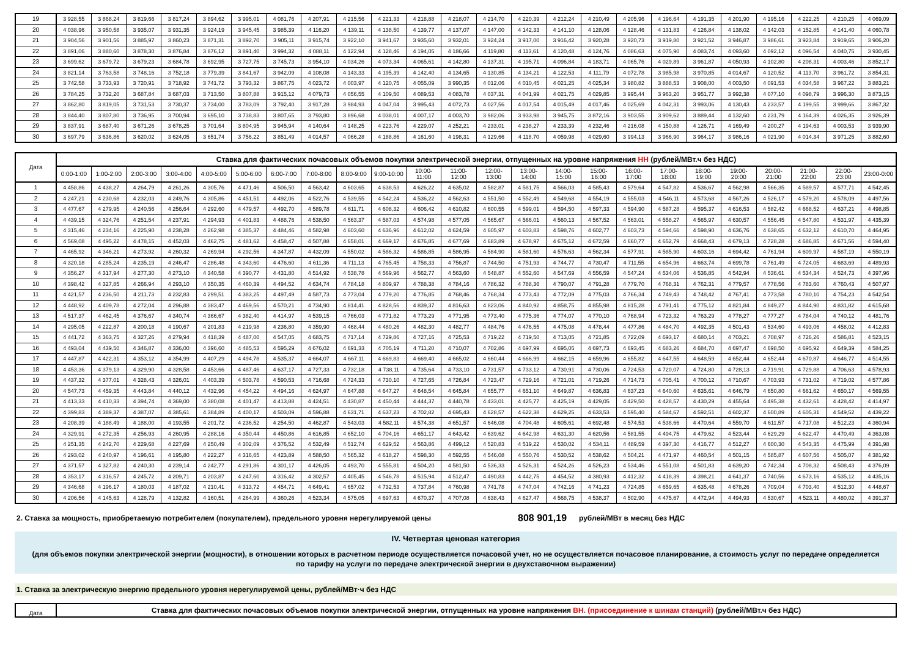| 19 | 3 928,55 | 3 868,24 | 3 819,66 | 3 817,24 | 3 894,62 | 3 995,01 | 4 081,76 | 4 207,91 | 4 215,56 | 4 221,33 | 4 218,88 | 4 218,07 | 4 214,70 | 4 220,39 | 4 212,24 | 4 210,49 | 4 205,96 | 4 196,64 | 4 191,35 | 4 201,90 | 4 195,16 | 4 222,25 | 4 210,25 | 4 069,09 |
| 20 | 4 038,96 | 3 950,58 | 3 935,07 | 3 931,35 | 3 924,19 | 3 945,45 | 3 985,39 | 4 116,20 | 4 139,11 | 4 138,50 | 4 139,77 | 4 137,07 | 4 147,00 | 4 142,33 | 4 141,10 | 4 128,06 | 4 128,46 | 4 131,83 | 4 126,84 | 4 138,02 | 4 142,03 | 4 152,85 | 4 141,40 | 4 060,78 |
| 21 | 3 904,56 | 3 901,56 | 3 885,97 | 3 860,23 | 3 871,31 | 3 892,70 | 3 905,11 | 3 915,74 | 3 922,10 | 3 941,67 | 3 935,60 | 3 932,01 | 3 924,24 | 3 917,00 | 3 916,42 | 3 920,28 | 3 920,73 | 3 919,80 | 3 921,52 | 3 946,87 | 3 986,61 | 3 923,84 | 3 919,65 | 3 906,20 |
| 22 | 3 891,06 | 3 880,60 | 3 878,30 | 3 876,84 | 3 876,12 | 3 891,40 | 3 994,32 | 4 088,11 | 4 122,94 | 4 128,46 | 4 194,05 | 4 186,66 | 4 119,80 | 4 113,61 | 4 120,48 | 4 124,76 | 4 086,63 | 4 075,90 | 4 083,74 | 4 093,60 | 4 092,12 | 4 096,54 | 4 040,75 | 3 930,45 |
| 23 | 3 699,62 | 3 679,72 | 3 679,23 | 3 684,78 | 3 692,95 | 3 727,75 | 3 745,73 | 3 954,10 | 4 034,26 | 4 073,34 | 4 065,61 | 4 142,80 | 4 137,31 | 4 195,71 | 4 096,84 | 4 183,71 | 4 065,76 | 4 029,89 | 3 961,87 | 4 050,93 | 4 102,80 | 4 208,31 | 4 003,46 | 3 852,17 |
| 24 | 3 821,14 | 3 763,58 | 3 748,16 | 3 752,18 | 3 779,39 | 3 841,67 | 3 942,09 | 4 108,08 | 4 143,33 | 4 195,39 | 4 142,40 | 4 134,65 | 4 130,85 | 4 134,21 | 4 122,53 | 4 111,79 | 4 072,78 | 3 985,98 | 3 970,85 | 4 014,67 | 4 120,52 | 4 113,70 | 3 961,72 | 3 854,31 |
| 25 | 3 742,58 | 3 733,93 | 3 720,91 | 3 718,92 | 3 741,72 | 3 793,32 | 3 867,75 | 4 023,72 | 4 003,97 | 4 120,75 | 4 055,09 | 3 990,35 | 4 012,06 | 4 010,45 | 4 021,25 | 4 025,34 | 3 980,82 | 3 888,53 | 3 908,00 | 4 003,50 | 4 091,53 | 4 034,58 | 3 967,22 | 3 883,21 |
| 26 | 3 784,25 | 3 732,20 | 3 687,84 | 3 687,03 | 3 713,50 | 3 807,88 | 3 915,12 | 4 079,73 | 4 056,55 | 4 109,50 | 4 089,53 | 4 083,78 | 4 037,31 | 4 041,99 | 4 021,75 | 4 029,85 | 3 995,44 | 3 963,20 | 3 951,77 | 3 992,38 | 4 077,10 | 4 098,79 | 3 996,30 | 3 873,15 |
| 27 | 3 862,80 | 3 819,05 | 3 731,53 | 3 730,37 | 3 734,00 | 3 783,09 | 3 792,40 | 3 917,28 | 3 984,93 | 4 047,04 | 3 995,43 | 4 072,73 | 4 027,56 | 4 017,54 | 4 015,49 | 4 017,46 | 4 025,69 | 4 042,31 | 3 993,06 | 4 130,43 | 4 233,57 | 4 199,55 | 3 999,66 | 3 867,32 |
| 28 | 3 844,40 | 3 807,80 | 3 736,95 | 3 700,94 | 3 695,10 | 3 738,83 | 3 807,65 | 3 793,80 | 3 896,68 | 4 038,01 | 4 007,17 | 4 003,70 | 3 982,06 | 3 933,98 | 3 945,75 | 3 872,16 | 3 903,55 | 3 909,62 | 3 889,44 | 4 132,60 | 4 231,79 | 4 164,39 | 4 026,35 | 3 926,39 |
| 29 | 3 837,91 | 3 687,40 | 3 671,26 | 3 678,25 | 3 701,64 | 3 804,95 | 3 945,94 | 4 140,64 | 4 148,25 | 4 223,76 | 4 229,07 | 4 252,21 | 4 233,01 | 4 238,27 | 4 233,39 | 4 232,46 | 4 216,08 | 4 150,88 | 4 126,71 | 4 169,49 | 4 200,27 | 4 194,63 | 4 003,53 | 3 939,90 |
| 30 | 3 697,79 | 3 636,86 | 3 620,02 | 3 624,05 | 3 651,74 | 3 756,22 | 3 851,49 | 4 014,57 | 4 066,28 | 4 188,86 | 4 161,60 | 4 198,31 | 4 129,66 | 4 118,70 | 4 059,98 | 4 029,60 | 3 994,13 | 3 966,90 | 3 964,17 | 3 986,16 | 4 021,90 | 4 014,34 | 3 971,25 | 3 882,60 |
| Дата | Ставка для фактических почасовых объемов покупки электрической энергии, отпущенных на уровне напряжения НН (рублей/МВт.ч без НДС) | | | | | | | | | | | | | | | | | | | | | | | |
| --- | --- | --- | --- | --- | --- | --- | --- | --- | --- | --- | --- | --- | --- | --- | --- | --- | --- | --- | --- | --- | --- | --- | --- | --- |
| | 0:00-1:00 | 1:00-2:00 | 2:00-3:00 | 3:00-4:00 | 4:00-5:00 | 5:00-6:00 | 6:00-7:00 | 7:00-8:00 | 8:00-9:00 | 9:00-10:00 | 10:00- 11:00 | 11:00- 12:00 | 12:00- 13:00 | 13:00- 14:00 | 14:00- 15:00 | 15:00- 16:00 | 16:00- 17:00 | 17:00- 18:00 | 18:00- 19:00 | 19:00- 20:00 | 20:00- 21:00 | 21:00- 22:00 | 22:00- 23:00 | 23:00-0:00 |
| 1 | 4 458,86 | 4 438,27 | 4 264,79 | 4 261,26 | 4 305,76 | 4 471,46 | 4 506,50 | 4 563,42 | 4 603,65 | 4 638,53 | 4 626,22 | 4 635,02 | 4 582,87 | 4 581,75 | 4 566,03 | 4 585,43 | 4 579,64 | 4 547,82 | 4 536,67 | 4 562,98 | 4 566,35 | 4 589,57 | 4 577,71 | 4 542,45 |
| 2 | 4 247,21 | 4 230,68 | 4 232,03 | 4 249,76 | 4 305,86 | 4 451,51 | 4 492,06 | 4 522,76 | 4 539,55 | 4 542,24 | 4 536,22 | 4 562,63 | 4 551,50 | 4 552,49 | 4 549,68 | 4 554,19 | 4 555,03 | 4 546,11 | 4 573,68 | 4 567,26 | 4 526,17 | 4 579,20 | 4 578,09 | 4 497,56 |
| 3 | 4 477,67 | 4 279,95 | 4 240,56 | 4 256,64 | 4 292,60 | 4 479,57 | 4 492,70 | 4 589,78 | 4 611,71 | 4 608,32 | 4 606,42 | 4 610,82 | 4 600,55 | 4 599,01 | 4 594,50 | 4 597,33 | 4 594,90 | 4 587,28 | 4 595,37 | 4 616,53 | 4 582,42 | 4 668,52 | 4 637,21 | 4 498,85 |
| 4 | 4 439,15 | 4 324,76 | 4 251,54 | 4 237,91 | 4 294,93 | 4 401,83 | 4 488,76 | 4 538,50 | 4 563,37 | 4 587,03 | 4 574,98 | 4 577,05 | 4 565,67 | 4 566,01 | 4 560,13 | 4 567,52 | 4 563,01 | 4 558,27 | 4 565,97 | 4 630,57 | 4 556,45 | 4 547,80 | 4 531,97 | 4 435,39 |
| 5 | 4 315,46 | 4 234,16 | 4 225,90 | 4 238,28 | 4 262,98 | 4 385,37 | 4 484,46 | 4 582,98 | 4 603,60 | 4 636,96 | 4 612,02 | 4 624,59 | 4 605,97 | 4 603,83 | 4 598,76 | 4 602,77 | 4 603,73 | 4 594,66 | 4 598,90 | 4 636,76 | 4 638,65 | 4 632,12 | 4 610,70 | 4 464,95 |
| 6 | 4 569,08 | 4 495,22 | 4 478,15 | 4 452,03 | 4 462,75 | 4 481,62 | 4 458,47 | 4 507,88 | 4 658,01 | 4 669,17 | 4 676,85 | 4 677,69 | 4 683,89 | 4 678,97 | 4 675,12 | 4 672,59 | 4 660,77 | 4 652,79 | 4 668,43 | 4 679,13 | 4 728,28 | 4 686,85 | 4 671,56 | 4 594,40 |
| 7 | 4 465,92 | 4 346,21 | 4 273,92 | 4 260,32 | 4 269,94 | 4 292,56 | 4 347,87 | 4 432,09 | 4 550,02 | 4 586,32 | 4 586,85 | 4 586,95 | 4 584,90 | 4 581,60 | 4 576,63 | 4 562,34 | 4 577,91 | 4 585,90 | 4 603,16 | 4 694,42 | 4 761,94 | 4 609,97 | 4 587,19 | 4 550,19 |
| 8 | 4 320,18 | 4 285,24 | 4 235,19 | 4 246,47 | 4 286,48 | 4 343,60 | 4 476,60 | 4 611,36 | 4 711,13 | 4 765,45 | 4 758,33 | 4 756,87 | 4 744,50 | 4 751,93 | 4 744,77 | 4 730,47 | 4 711,55 | 4 654,96 | 4 663,74 | 4 699,78 | 4 761,49 | 4 724,05 | 4 683,69 | 4 489,93 |
| 9 | 4 356,27 | 4 317,94 | 4 277,30 | 4 273,10 | 4 340,58 | 4 390,77 | 4 431,80 | 4 514,92 | 4 538,78 | 4 569,96 | 4 562,77 | 4 563,60 | 4 548,87 | 4 552,60 | 4 547,69 | 4 556,59 | 4 547,24 | 4 534,06 | 4 536,85 | 4 542,94 | 4 536,61 | 4 534,34 | 4 524,73 | 4 397,96 |
| 10 | 4 398,42 | 4 327,85 | 4 266,94 | 4 293,10 | 4 350,35 | 4 460,39 | 4 494,52 | 4 634,74 | 4 784,18 | 4 809,97 | 4 788,38 | 4 784,16 | 4 786,32 | 4 788,36 | 4 790,07 | 4 791,28 | 4 779,70 | 4 768,31 | 4 762,31 | 4 779,57 | 4 778,56 | 4 783,60 | 4 760,43 | 4 507,97 |
| 11 | 4 421,57 | 4 236,50 | 4 211,73 | 4 232,83 | 4 299,51 | 4 383,25 | 4 497,49 | 4 587,73 | 4 773,04 | 4 779,20 | 4 776,85 | 4 768,46 | 4 768,34 | 4 773,43 | 4 772,09 | 4 775,03 | 4 766,34 | 4 749,43 | 4 748,42 | 4 767,41 | 4 773,58 | 4 780,10 | 4 754,23 | 4 542,54 |
| 12 | 4 448,92 | 4 409,78 | 4 272,04 | 4 296,88 | 4 383,47 | 4 469,56 | 4 570,21 | 4 734,90 | 4 814,41 | 4 828,56 | 4 839,37 | 4 816,63 | 4 823,06 | 4 840,92 | 4 858,75 | 4 855,98 | 4 815,28 | 4 791,41 | 4 775,12 | 4 821,84 | 4 849,27 | 4 844,90 | 4 831,82 | 4 615,68 |
| 13 | 4 517,37 | 4 462,45 | 4 376,67 | 4 340,74 | 4 366,67 | 4 382,40 | 4 414,97 | 4 539,15 | 4 766,03 | 4 771,82 | 4 773,29 | 4 771,95 | 4 773,40 | 4 775,36 | 4 774,07 | 4 770,10 | 4 768,94 | 4 723,32 | 4 763,29 | 4 778,27 | 4 777,27 | 4 784,04 | 4 740,12 | 4 481,76 |
| 14 | 4 295,05 | 4 222,87 | 4 200,18 | 4 190,67 | 4 201,83 | 4 219,98 | 4 236,80 | 4 359,90 | 4 468,44 | 4 480,26 | 4 482,30 | 4 482,77 | 4 484,76 | 4 476,55 | 4 475,08 | 4 478,44 | 4 477,86 | 4 484,70 | 4 492,35 | 4 501,43 | 4 534,60 | 4 493,06 | 4 458,02 | 4 412,83 |
| 15 | 4 441,72 | 4 363,75 | 4 327,26 | 4 279,94 | 4 418,39 | 4 487,00 | 4 547,05 | 4 683,75 | 4 717,14 | 4 729,86 | 4 727,16 | 4 725,53 | 4 719,22 | 4 719,50 | 4 713,05 | 4 721,85 | 4 722,09 | 4 693,17 | 4 680,14 | 4 703,21 | 4 708,97 | 4 726,26 | 4 586,81 | 4 523,15 |
| 16 | 4 493,04 | 4 439,50 | 4 346,87 | 4 336,00 | 4 396,60 | 4 485,53 | 4 595,29 | 4 676,02 | 4 691,33 | 4 705,19 | 4 711,20 | 4 710,07 | 4 702,86 | 4 697,99 | 4 695,05 | 4 697,73 | 4 693,45 | 4 683,26 | 4 684,70 | 4 697,47 | 4 698,50 | 4 695,92 | 4 649,39 | 4 584,25 |
| 17 | 4 447,87 | 4 422,31 | 4 353,12 | 4 354,99 | 4 407,29 | 4 494,78 | 4 535,37 | 4 664,07 | 4 667,11 | 4 669,83 | 4 669,40 | 4 665,02 | 4 660,44 | 4 666,99 | 4 662,15 | 4 659,96 | 4 655,82 | 4 647,55 | 4 648,59 | 4 652,44 | 4 652,44 | 4 670,87 | 4 646,77 | 4 514,55 |
| 18 | 4 453,36 | 4 379,13 | 4 329,90 | 4 328,58 | 4 453,66 | 4 487,46 | 4 637,17 | 4 727,33 | 4 732,18 | 4 738,11 | 4 735,64 | 4 733,10 | 4 731,57 | 4 733,12 | 4 730,91 | 4 730,06 | 4 724,53 | 4 720,07 | 4 724,80 | 4 728,13 | 4 719,91 | 4 729,88 | 4 706,63 | 4 578,93 |
| 19 | 4 437,32 | 4 377,01 | 4 328,43 | 4 326,01 | 4 403,39 | 4 503,78 | 4 590,53 | 4 716,68 | 4 724,33 | 4 730,10 | 4 727,65 | 4 726,84 | 4 723,47 | 4 729,16 | 4 721,01 | 4 719,26 | 4 714,73 | 4 705,41 | 4 700,12 | 4 710,67 | 4 703,93 | 4 731,02 | 4 719,02 | 4 577,86 |
| 20 | 4 547,73 | 4 459,35 | 4 443,84 | 4 440,12 | 4 432,96 | 4 454,22 | 4 494,16 | 4 624,97 | 4 647,88 | 4 647,27 | 4 648,54 | 4 645,84 | 4 655,77 | 4 651,10 | 4 649,87 | 4 636,83 | 4 637,23 | 4 640,60 | 4 635,61 | 4 646,79 | 4 650,80 | 4 661,62 | 4 650,17 | 4 569,55 |
| 21 | 4 413,33 | 4 410,33 | 4 394,74 | 4 369,00 | 4 380,08 | 4 401,47 | 4 413,88 | 4 424,51 | 4 430,87 | 4 450,44 | 4 444,37 | 4 440,78 | 4 433,01 | 4 425,77 | 4 425,19 | 4 429,05 | 4 429,50 | 4 428,57 | 4 430,29 | 4 455,64 | 4 495,38 | 4 432,61 | 4 428,42 | 4 414,97 |
| 22 | 4 399,83 | 4 389,37 | 4 387,07 | 4 385,61 | 4 384,89 | 4 400,17 | 4 503,09 | 4 596,88 | 4 631,71 | 4 637,23 | 4 702,82 | 4 695,43 | 4 628,57 | 4 622,38 | 4 629,25 | 4 633,53 | 4 595,40 | 4 584,67 | 4 592,51 | 4 602,37 | 4 600,89 | 4 605,31 | 4 549,52 | 4 439,22 |
| 23 | 4 208,39 | 4 188,49 | 4 188,00 | 4 193,55 | 4 201,72 | 4 236,52 | 4 254,50 | 4 462,87 | 4 543,03 | 4 582,11 | 4 574,38 | 4 651,57 | 4 646,08 | 4 704,48 | 4 605,61 | 4 692,48 | 4 574,53 | 4 538,66 | 4 470,64 | 4 559,70 | 4 611,57 | 4 717,08 | 4 512,23 | 4 360,94 |
| 24 | 4 329,91 | 4 272,35 | 4 256,93 | 4 260,95 | 4 288,16 | 4 350,44 | 4 450,86 | 4 616,85 | 4 652,10 | 4 704,16 | 4 651,17 | 4 643,42 | 4 639,62 | 4 642,98 | 4 631,30 | 4 620,56 | 4 581,55 | 4 494,75 | 4 479,62 | 4 523,44 | 4 629,29 | 4 622,47 | 4 470,49 | 4 363,08 |
| 25 | 4 251,35 | 4 242,70 | 4 229,68 | 4 227,69 | 4 250,49 | 4 302,09 | 4 376,52 | 4 532,49 | 4 512,74 | 4 629,52 | 4 563,86 | 4 499,12 | 4 520,83 | 4 519,22 | 4 530,02 | 4 534,11 | 4 489,59 | 4 397,30 | 4 416,77 | 4 512,27 | 4 600,30 | 4 543,35 | 4 475,99 | 4 391,98 |
| 26 | 4 293,02 | 4 240,97 | 4 196,61 | 4 195,80 | 4 222,27 | 4 316,65 | 4 423,89 | 4 588,50 | 4 565,32 | 4 618,27 | 4 598,30 | 4 592,55 | 4 546,08 | 4 550,76 | 4 530,52 | 4 538,62 | 4 504,21 | 4 471,97 | 4 460,54 | 4 501,15 | 4 585,87 | 4 607,56 | 4 505,07 | 4 381,92 |
| 27 | 4 371,57 | 4 327,82 | 4 240,30 | 4 239,14 | 4 242,77 | 4 291,86 | 4 301,17 | 4 426,05 | 4 493,70 | 4 555,81 | 4 504,20 | 4 581,50 | 4 536,33 | 4 526,31 | 4 524,26 | 4 526,23 | 4 534,46 | 4 551,08 | 4 501,83 | 4 639,20 | 4 742,34 | 4 708,32 | 4 508,43 | 4 376,09 |
| 28 | 4 353,17 | 4 316,57 | 4 245,72 | 4 209,71 | 4 203,87 | 4 247,60 | 4 316,42 | 4 302,57 | 4 405,45 | 4 546,78 | 4 515,94 | 4 512,47 | 4 490,83 | 4 442,75 | 4 454,52 | 4 380,93 | 4 412,32 | 4 418,39 | 4 398,21 | 4 641,37 | 4 740,56 | 4 673,16 | 4 535,12 | 4 435,16 |
| 29 | 4 346,68 | 4 196,17 | 4 180,03 | 4 187,02 | 4 210,41 | 4 313,72 | 4 454,71 | 4 649,41 | 4 657,02 | 4 732,53 | 4 737,84 | 4 760,98 | 4 741,78 | 4 747,04 | 4 742,16 | 4 741,23 | 4 724,85 | 4 659,65 | 4 635,48 | 4 678,26 | 4 709,04 | 4 703,40 | 4 512,30 | 4 448,67 |
| 30 | 4 206,56 | 4 145,63 | 4 128,79 | 4 132,82 | 4 160,51 | 4 264,99 | 4 360,26 | 4 523,34 | 4 575,05 | 4 697,63 | 4 670,37 | 4 707,08 | 4 638,43 | 4 627,47 | 4 568,75 | 4 538,37 | 4 502,90 | 4 475,67 | 4 472,94 | 4 494,93 | 4 530,67 | 4 523,11 | 4 480,02 | 4 391,37 |
2. Ставка за мощность, приобретаемую потребителем (покупателем), предельного уровня нерегулируемой цены
808 901,19
рублей/МВт в месяц без НДС
IV. Четвертая ценовая категория
(для объемов покупки электрической энергии (мощности), в отношении которых в расчетном периоде осуществляется почасовой учет, но не осуществляется почасовое планирование, а стоимость услуг по передаче определяется по тарифу на услуги по передаче электрической энергии в двухставочном выражении)
1. Ставка за электрическую энергию предельного уровня нерегулируемой цены, рублей/МВт·ч без НДС
| Дата | Ставка для фактических почасовых объемов покупки электрической энергии, отпущенных на уровне напряжения ВН. (присоединение к шинам станций) (рублей/МВт.ч без НДС) |